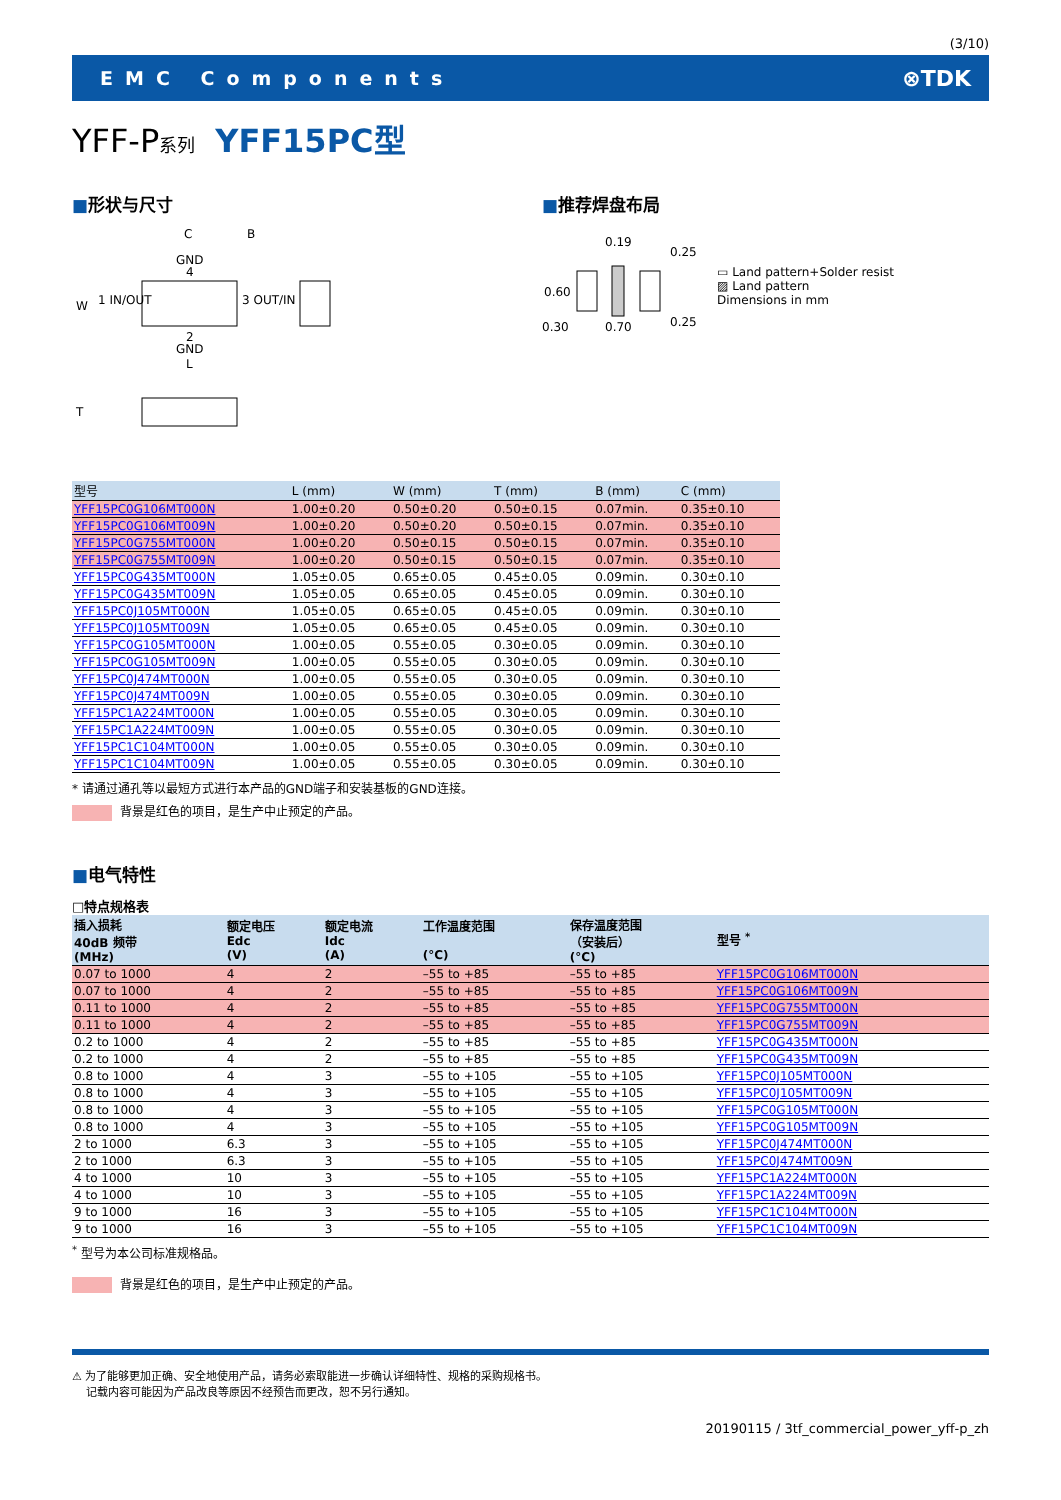(3/10)
EMC Components ⊗TDK
YFF-P系列 YFF15PC型
■形状与尺寸
C
B
GND
4
1 IN/OUT
3 OUT/IN
2
GND
L
W
T
■推荐焊盘布局
0.19
0.30
0.70
0.60
0.25
0.25
▭ Land pattern+Solder resist
▨ Land pattern
Dimensions in mm
| 型号 | L (mm) | W (mm) | T (mm) | B (mm) | C (mm) |
| --- | --- | --- | --- | --- | --- |
| YFF15PC0G106MT000N | 1.00±0.20 | 0.50±0.20 | 0.50±0.15 | 0.07min. | 0.35±0.10 |
| YFF15PC0G106MT009N | 1.00±0.20 | 0.50±0.20 | 0.50±0.15 | 0.07min. | 0.35±0.10 |
| YFF15PC0G755MT000N | 1.00±0.20 | 0.50±0.15 | 0.50±0.15 | 0.07min. | 0.35±0.10 |
| YFF15PC0G755MT009N | 1.00±0.20 | 0.50±0.15 | 0.50±0.15 | 0.07min. | 0.35±0.10 |
| YFF15PC0G435MT000N | 1.05±0.05 | 0.65±0.05 | 0.45±0.05 | 0.09min. | 0.30±0.10 |
| YFF15PC0G435MT009N | 1.05±0.05 | 0.65±0.05 | 0.45±0.05 | 0.09min. | 0.30±0.10 |
| YFF15PC0J105MT000N | 1.05±0.05 | 0.65±0.05 | 0.45±0.05 | 0.09min. | 0.30±0.10 |
| YFF15PC0J105MT009N | 1.05±0.05 | 0.65±0.05 | 0.45±0.05 | 0.09min. | 0.30±0.10 |
| YFF15PC0G105MT000N | 1.00±0.05 | 0.55±0.05 | 0.30±0.05 | 0.09min. | 0.30±0.10 |
| YFF15PC0G105MT009N | 1.00±0.05 | 0.55±0.05 | 0.30±0.05 | 0.09min. | 0.30±0.10 |
| YFF15PC0J474MT000N | 1.00±0.05 | 0.55±0.05 | 0.30±0.05 | 0.09min. | 0.30±0.10 |
| YFF15PC0J474MT009N | 1.00±0.05 | 0.55±0.05 | 0.30±0.05 | 0.09min. | 0.30±0.10 |
| YFF15PC1A224MT000N | 1.00±0.05 | 0.55±0.05 | 0.30±0.05 | 0.09min. | 0.30±0.10 |
| YFF15PC1A224MT009N | 1.00±0.05 | 0.55±0.05 | 0.30±0.05 | 0.09min. | 0.30±0.10 |
| YFF15PC1C104MT000N | 1.00±0.05 | 0.55±0.05 | 0.30±0.05 | 0.09min. | 0.30±0.10 |
| YFF15PC1C104MT009N | 1.00±0.05 | 0.55±0.05 | 0.30±0.05 | 0.09min. | 0.30±0.10 |
* 请通过通孔等以最短方式进行本产品的GND端子和安装基板的GND连接。
背景是红色的项目，是生产中止预定的产品。
■电气特性
□特点规格表
| 插入损耗 40dB 频带 (MHz) | 额定电压 Edc (V) | 额定电流 Idc (A) | 工作温度范围 (°C) | 保存温度范围 （安装后） (°C) | 型号 <sup>*</sup> |
| --- | --- | --- | --- | --- | --- |
| 0.07 to 1000 | 4 | 2 | –55 to +85 | –55 to +85 | YFF15PC0G106MT000N |
| 0.07 to 1000 | 4 | 2 | –55 to +85 | –55 to +85 | YFF15PC0G106MT009N |
| 0.11 to 1000 | 4 | 2 | –55 to +85 | –55 to +85 | YFF15PC0G755MT000N |
| 0.11 to 1000 | 4 | 2 | –55 to +85 | –55 to +85 | YFF15PC0G755MT009N |
| 0.2 to 1000 | 4 | 2 | –55 to +85 | –55 to +85 | YFF15PC0G435MT000N |
| 0.2 to 1000 | 4 | 2 | –55 to +85 | –55 to +85 | YFF15PC0G435MT009N |
| 0.8 to 1000 | 4 | 3 | –55 to +105 | –55 to +105 | YFF15PC0J105MT000N |
| 0.8 to 1000 | 4 | 3 | –55 to +105 | –55 to +105 | YFF15PC0J105MT009N |
| 0.8 to 1000 | 4 | 3 | –55 to +105 | –55 to +105 | YFF15PC0G105MT000N |
| 0.8 to 1000 | 4 | 3 | –55 to +105 | –55 to +105 | YFF15PC0G105MT009N |
| 2 to 1000 | 6.3 | 3 | –55 to +105 | –55 to +105 | YFF15PC0J474MT000N |
| 2 to 1000 | 6.3 | 3 | –55 to +105 | –55 to +105 | YFF15PC0J474MT009N |
| 4 to 1000 | 10 | 3 | –55 to +105 | –55 to +105 | YFF15PC1A224MT000N |
| 4 to 1000 | 10 | 3 | –55 to +105 | –55 to +105 | YFF15PC1A224MT009N |
| 9 to 1000 | 16 | 3 | –55 to +105 | –55 to +105 | YFF15PC1C104MT000N |
| 9 to 1000 | 16 | 3 | –55 to +105 | –55 to +105 | YFF15PC1C104MT009N |
<sup>*</sup> 型号为本公司标准规格品。
背景是红色的项目，是生产中止预定的产品。
⚠ 为了能够更加正确、安全地使用产品，请务必索取能进一步确认详细特性、规格的采购规格书。
记载内容可能因为产品改良等原因不经预告而更改，恕不另行通知。
20190115 / 3tf_commercial_power_yff-p_zh